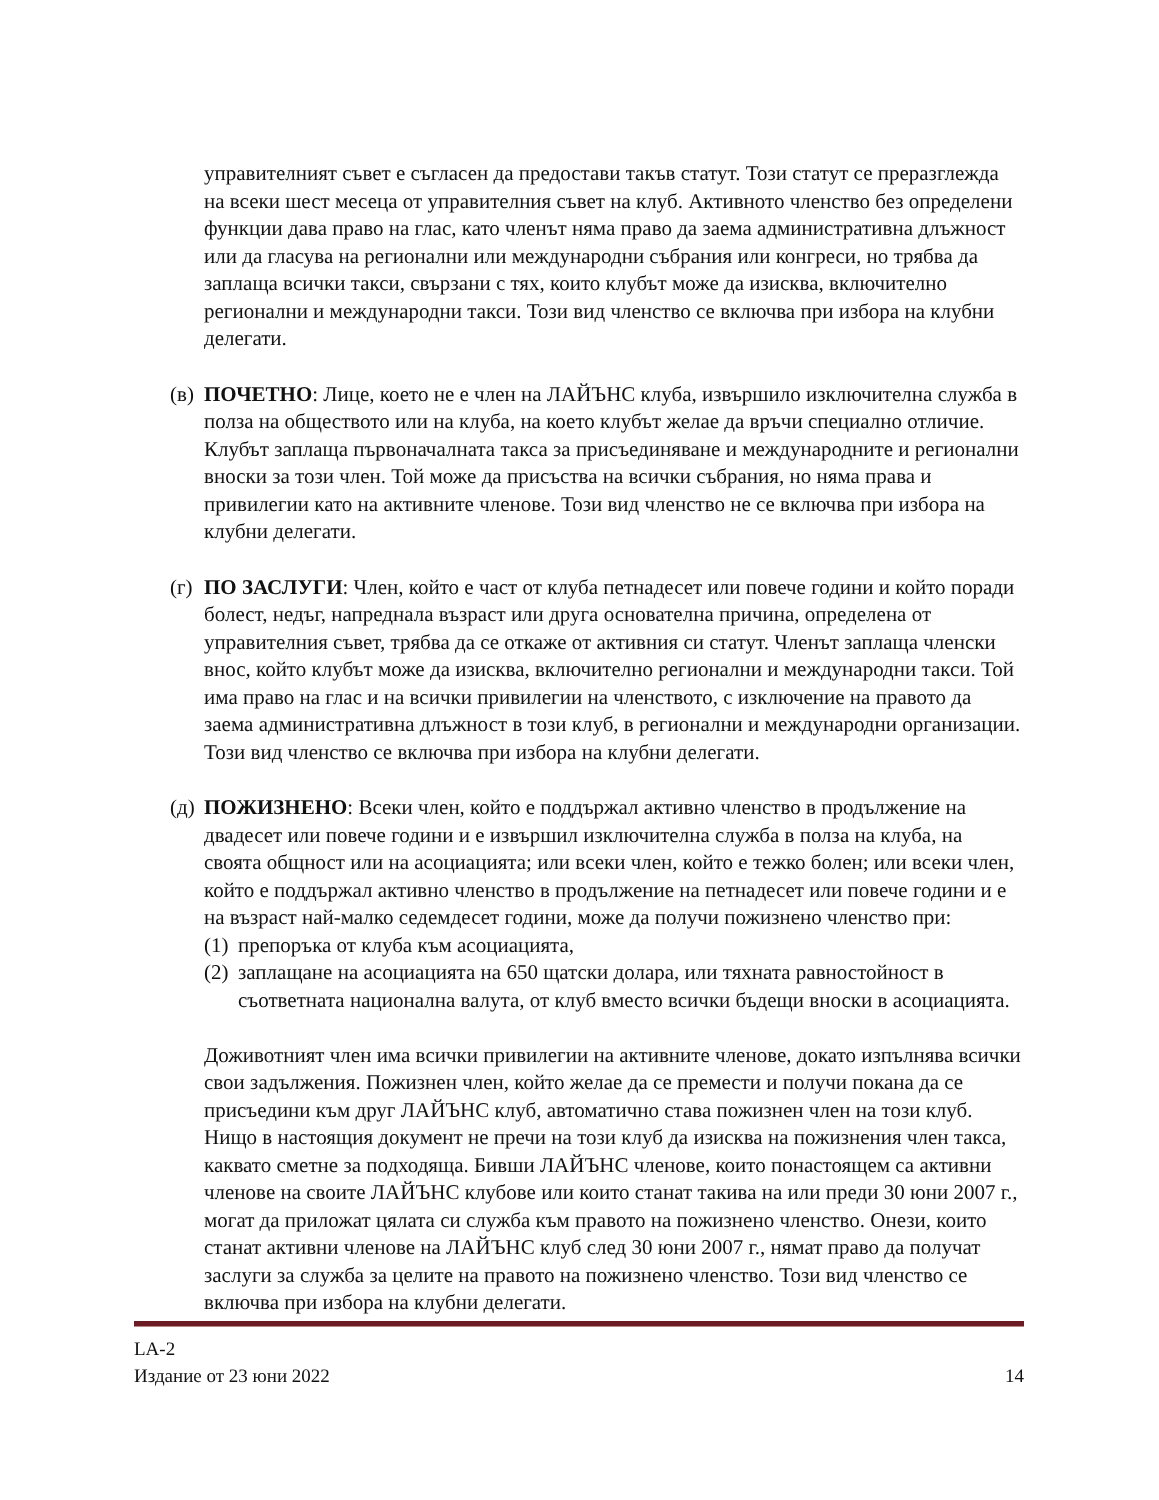управителният съвет е съгласен да предостави такъв статут. Този статут се преразглежда на всеки шест месеца от управителния съвет на клуб. Активното членство без определени функции дава право на глас, като членът няма право да заема административна длъжност или да гласува на регионални или международни събрания или конгреси, но трябва да заплаща всички такси, свързани с тях, които клубът може да изисква, включително регионални и международни такси. Този вид членство се включва при избора на клубни делегати.
(в)
ПОЧЕТНО: Лице, което не е член на ЛАЙЪНС клуба, извършило изключителна служба в полза на обществото или на клуба, на което клубът желае да връчи специално отличие. Клубът заплаща първоначалната такса за присъединяване и международните и регионални вноски за този член. Той може да присъства на всички събрания, но няма права и привилегии като на активните членове. Този вид членство не се включва при избора на клубни делегати.
(г)
ПО ЗАСЛУГИ: Член, който е част от клуба петнадесет или повече години и който поради болест, недъг, напреднала възраст или друга основателна причина, определена от управителния съвет, трябва да се откаже от активния си статут. Членът заплаща членски внос, който клубът може да изисква, включително регионални и международни такси. Той има право на глас и на всички привилегии на членството, с изключение на правото да заема административна длъжност в този клуб, в регионални и международни организации. Този вид членство се включва при избора на клубни делегати.
(д)
ПОЖИЗНЕНО: Всеки член, който е поддържал активно членство в продължение на двадесет или повече години и е извършил изключителна служба в полза на клуба, на своята общност или на асоциацията; или всеки член, който е тежко болен; или всеки член, който е поддържал активно членство в продължение на петнадесет или повече години и е на възраст най-малко седемдесет години, може да получи пожизнено членство при:
(1)
препоръка от клуба към асоциацията,
(2)
заплащане на асоциацията на 650 щатски долара, или тяхната равностойност в съответната национална валута, от клуб вместо всички бъдещи вноски в асоциацията.
Доживотният член има всички привилегии на активните членове, докато изпълнява всички свои задължения. Пожизнен член, който желае да се премести и получи покана да се присъедини към друг ЛАЙЪНС клуб, автоматично става пожизнен член на този клуб. Нищо в настоящия документ не пречи на този клуб да изисква на пожизнения член такса, каквато сметне за подходяща. Бивши ЛАЙЪНС членове, които понастоящем са активни членове на своите ЛАЙЪНС клубове или които станат такива на или преди 30 юни 2007 г., могат да приложат цялата си служба към правото на пожизнено членство. Онези, които станат активни членове на ЛАЙЪНС клуб след 30 юни 2007 г., нямат право да получат заслуги за служба за целите на правото на пожизнено членство. Този вид членство се включва при избора на клубни делегати.
LA-2
Издание от 23 юни 2022 14